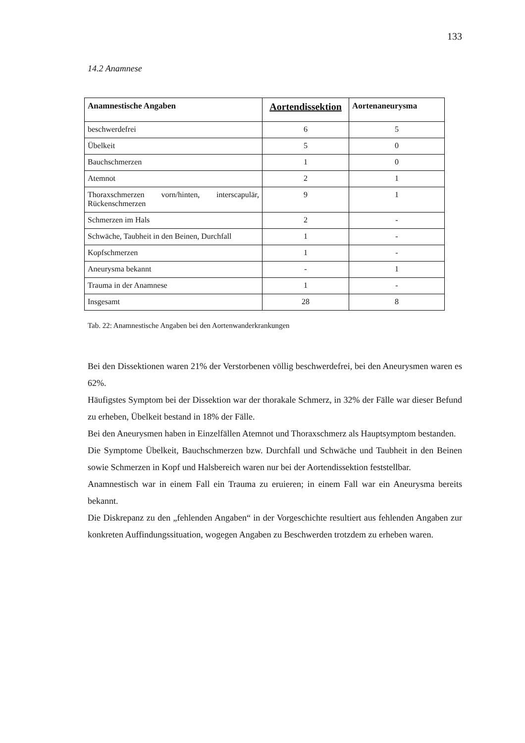133
14.2 Anamnese
| Anamnestische Angaben | Aortendissektion | Aortenaneurysma |
| --- | --- | --- |
| beschwerdefrei | 6 | 5 |
| Übelkeit | 5 | 0 |
| Bauchschmerzen | 1 | 0 |
| Atemnot | 2 | 1 |
| Thoraxschmerzen vorn/hinten, interscapulär, Rückenschmerzen | 9 | 1 |
| Schmerzen im Hals | 2 | - |
| Schwäche, Taubheit in den Beinen, Durchfall | 1 | - |
| Kopfschmerzen | 1 | - |
| Aneurysma bekannt | - | 1 |
| Trauma in der Anamnese | 1 | - |
| Insgesamt | 28 | 8 |
Tab. 22: Anamnestische Angaben bei den Aortenwanderkrankungen
Bei den Dissektionen waren 21% der Verstorbenen völlig beschwerdefrei, bei den Aneurysmen waren es 62%.
Häufigstes Symptom bei der Dissektion war der thorakale Schmerz, in 32% der Fälle war dieser Befund zu erheben, Übelkeit bestand in 18% der Fälle.
Bei den Aneurysmen haben in Einzelfällen Atemnot und Thoraxschmerz als Hauptsymptom bestanden.
Die Symptome Übelkeit, Bauchschmerzen bzw. Durchfall und Schwäche und Taubheit in den Beinen sowie Schmerzen in Kopf und Halsbereich waren nur bei der Aortendissektion feststellbar.
Anamnestisch war in einem Fall ein Trauma zu eruieren; in einem Fall war ein Aneurysma bereits bekannt.
Die Diskrepanz zu den „fehlenden Angaben“ in der Vorgeschichte resultiert aus fehlenden Angaben zur konkreten Auffindungssituation, wogegen Angaben zu Beschwerden trotzdem zu erheben waren.